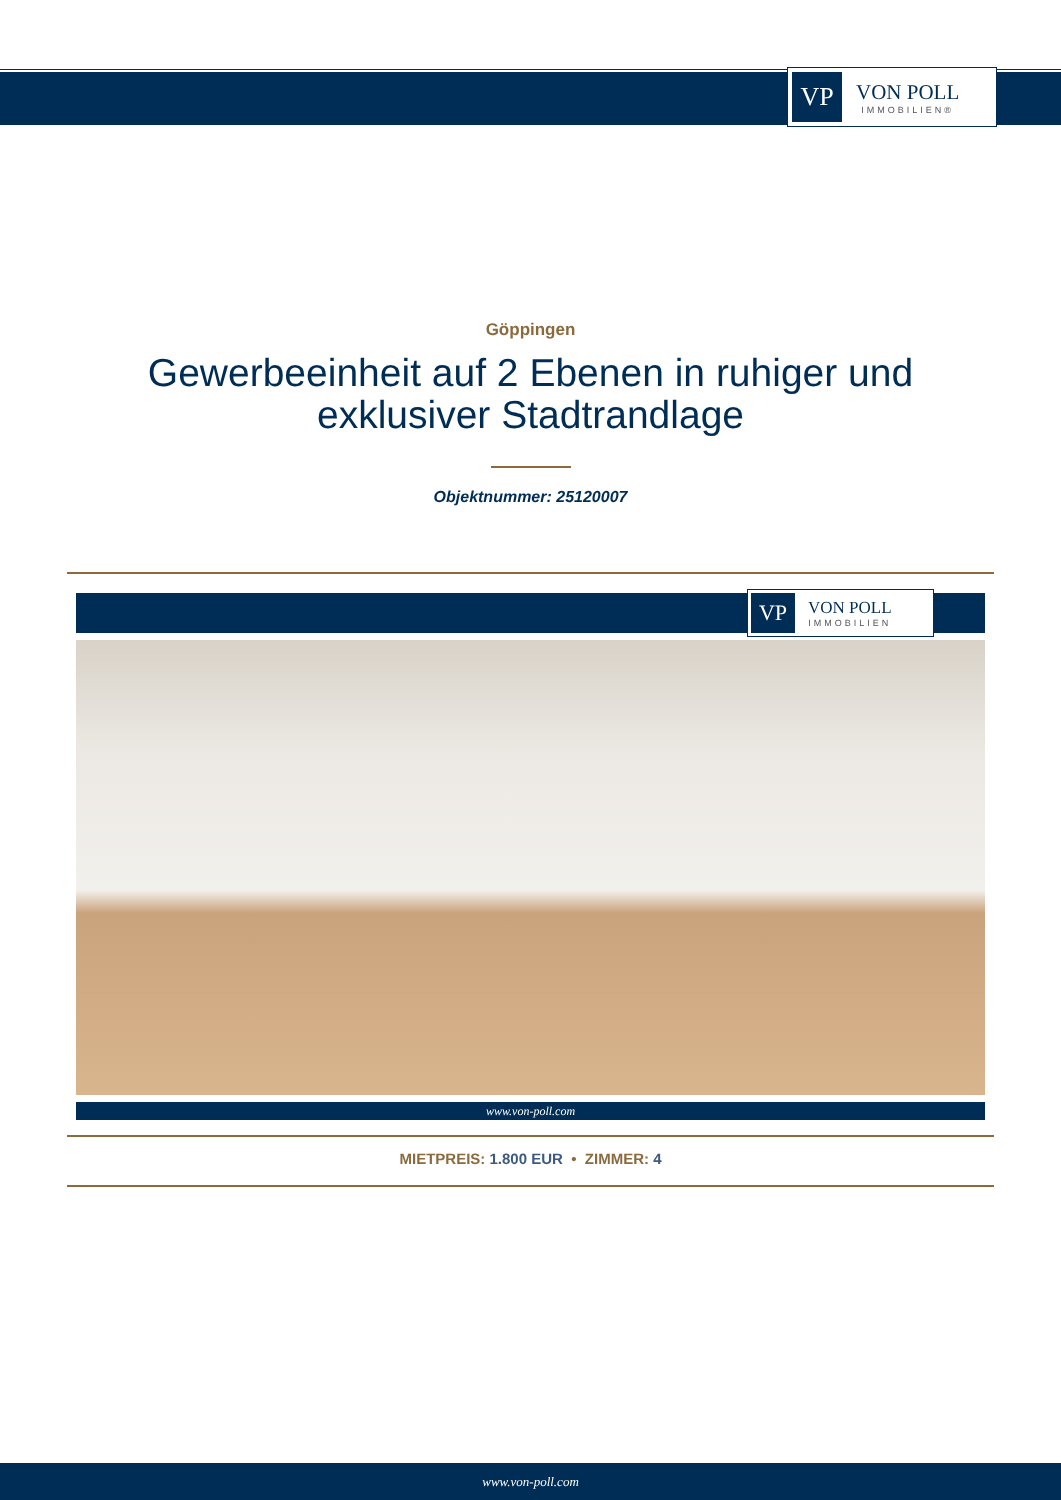VP
VON POLL
IMMOBILIEN®
Göppingen
Gewerbeeinheit auf 2 Ebenen in ruhiger und exklusiver Stadtrandlage
Objektnummer: 25120007
VP
VON POLL
IMMOBILIEN
www.von-poll.com
MIETPREIS: 1.800 EUR • ZIMMER: 4
www.von-poll.com